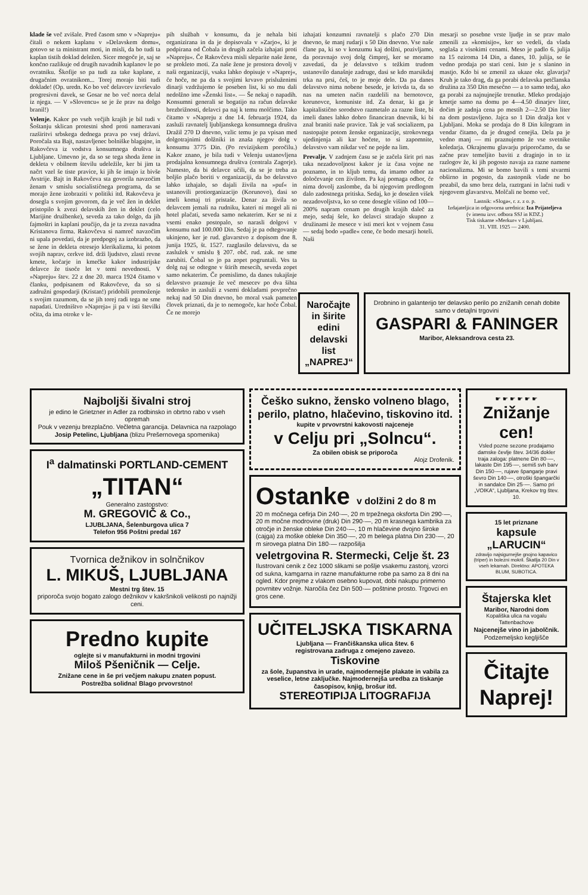klade še več zvišale. Pred časom smo v »Napreju« čitali o nekem kaplanu v »Delavskem domu«, gotovo se ta ministrant moti, in misli, da bo tudi ta kaplan tistih doklad deležen. Sicer mogoče je, saj se končno razlikuje od drugih navadnih kaplanov le po ovratniku. Škofije so pa tudi za take kaplane, z drugačnim ovratnikom... Torej morajo biti tudi doklade! (Op. uredn. Ko bo več delavcev izvrševalo progresivni davek, se Gosar ne bo več norca delal iz njega. — V »Slovencu« se je že prav na dolgo branil!)
Velenje. Kakor po vseh večjih krajih je bil tudi v Šoštanju sklican protestni shod proti nameravani razširitvi srbskega dednega prava po vsej državi. Poročala sta Bajt, nastavljenec bolniške blagajne, in Rakovčeva iz vodstva konsumnega društva iz Ljubljane. Umevno je, da so se tega shoda žene in dekleta v obilnem številu udeležile, ker bi jim ta načrt vzel še tiste pravice, ki jih še imajo iz bivše Avstrije. Bajt in Rakovčeva sta govorila navzočim ženam v smislu socialističnega programa, da se morajo žene izobraziti v politiki itd. Rakovčeva je dosegla s svojim govorom, da je več žen in deklet pristopilo k zvezi delavskih žen in deklet (celo Marijine družbenke), seveda za tako dolgo, da jih fajmoštri in kaplani poučijo, da je ta zveza navadna Kristanova firma. Rakovčeva si namreč navzočim ni upala povedati, da je predpogoj za izobrazbo, da se žene in dekleta otresejo klerikalizma, ki potom svojih naprav, cerkve itd. drži ljudstvo, zlasti revne kmete, kočarje in kmečke kakor industrijske delavce že tisoče let v temi nevednosti. V »Napreju« štev. 22 z dne 20. marca 1924 čitamo v članku, podpisanem od Rakovčeve, da so si zadružni gospodarji (Kristan!) pridobili premoženje s svojim razumom, da se jih torej radi tega ne sme napadati. Uredništvo »Napreja« ji pa v isti številki očita, da ima otroke v le-
pih službah v konsumu, da je nehala biti organizirana in da je dopisovala v »Zarjo«, ki je podpirana od Čobala in drugih začela izhajati proti »Napreju«. Če Rakovčeva misli sleparite naše žene, se prokleto moti. Za naše žene je prostora dovolj v naši organizaciji, vsaka lahko dopisuje v »Naprej«, če hoče, ne pa da s svojimi krvavo prisluženimi dinarji vzdržujemo še poseben list, ki so mu dali nedolžno ime »Ženski list«. — Še nekaj o napadih. Konsumni generali se bogatijo na račun delavske brezbrižnosti, delavci pa naj k temu molčimo. Tako čitamo v »Napreju z dne 14. februarja 1924, da zasluži ravnatelj ljubljanskega konsumnega društva Dražil 270 D dnevno, vzlic temu je pa vpisan med dolgotrajnimi dolžniki in znaša njegov dolg v konsumu 3775 Din. (Po revizijskem poročilu.) Kakor znano, je bila tudi v Velenju ustanovljena prodajalna konsumnega društva (centrala Zagorje). Namesto, da bi delavce učili, da se je treba za boljšo plačo boriti v organizaciji, da bo delavstvo lahko izhajalo, so dajali živila na »puf« in ustanovili protiorganizacijo (Korunovo), dasi so imeli komaj tri pristaše. Denar za živila so delavcem jemali na rudniku, kateri ni mogel ali ni hotel plačati, seveda samo nekaterim. Ker se ni z vsemi enako postopalo, so narasli dolgovi v konsumu nad 100.000 Din. Sedaj je pa odtegovanje ukinjeno, ker je rud. glavarstvo z dopisom dne 8. junija 1925, št. 1527. razglasilo delavstvu, da se zaslužek v smislu § 207. obč. rud. zak. ne sme zarubiti. Čobal so jo pa zopet pogruntali. Ves ta dolg naj se odtegne v štirih mesecih, seveda zopet samo nekaterim. Če pomislimo, da danes tukajšnje delavstvo praznuje že več mesecev po dva šihta tedensko in zasluži z vsemi dokladami povprečno nekaj nad 50 Din dnevno, bo moral vsak pameten človek priznati, da je to nemogoče, kar hoče Čobal. Če ne morejo
izhajati konzumni ravnatelji s plačo 270 Din dnevno, še manj rudarji s 50 Din dnevno. Vse naše člane pa, ki so v konzumu kaj dolžni, pozivljamo, da poravnajo svoj dolg čimprej, ker se moramo zavedati, da je delavstvo s težkim trudom ustanovilo današnje zadruge, dasi se kdo marsikdaj trka na prsi, češ, to je moje delo. Da pa danes delavstvo nima nobene besede, je krivda ta, da so nas na umeten način razdelili na bernotovce, korunovce, komuniste itd. Za denar, ki ga je kapitalistično sorodstvo razmetalo za razne liste, bi imeli danes lahko dobro financiran dnevnik, ki bi znal braniti naše pravice. Tak je vaš socializem, pa nastopajte potom ženske organizacije, strokovnega ujedinjenja ali kar hočete, to si zapomnite, delavstvo vam nikdar več ne pojde na lim.
Prevalje. V zadnjem času se je začela širit pri nas taka nezadovoljnost kakor je iz časa vojne ne poznamo, in to kljub temu, da imamo odbor za določevanje cen živilom. Pa kaj pomaga odbor, če nima dovolj zaslombe, da bi njegovim predlogom dalo zadostnega pritiska. Sedaj, ko je dosežen višek nezadovoljstva, ko so cene dosegle višino od 100—200% napram cenam po drugih krajih daleč za mejo, sedaj šele, ko delavci stradajo skupno z družinami že mesece v isti meri kot v vojnem času — sedaj bodo »padle« cene, če bodo mesarji hoteli. Naši
mesarji so posebne vrste ljudje in se prav malo zmenili za »komisijo«, ker so vedeli, da vlada soglaša z visokimi cenami. Meso je padlo 6. julija na 15 oziroma 14 Din, a danes, 10. julija, se še vedno prodaja po stari ceni. Isto je s slanino in mastjo. Kdo bi se zmenil za ukaze okr. glavarja? Kruh je tako drag, da ga porabi delavska petčlanska družina za 350 Din mesečno — a to samo tedaj, ako ga porabi za najnujnejše trenutke. Mleko prodajajo kmetje samo na domu po 4—4.50 dinarjev liter, dočim je zadnja cena po mestih 2—2.50 Din liter na dom postavljeno. Jajca so 1 Din dražja kot v Ljubljani. Moka se prodaja do 8 Din kilogram in vendar čitamo, da je drugod cenejša. Dela pa je vedno manj — mi praznujemo že vse svetnike koledarja. Okrajnemu glavarju priporočamo, da se začne prav temeljito baviti z draginjo in to iz razlogov že, ki jih pogosto navaja za razne namene nacionalizma. Mi se bomo bavili s temi stvarmi obširno in pogosto, da zastopnik vlade ne bo pozabil, da smo brez dela, raztrgani in lačni tudi v njegovem glavarstvu. Molčali ne bomo več.
Lastnik: »Sloga«, r. z. z o. p.
Izdajateljica in odgovorna urednica: Iza Prijateljeva
(v imenu izvr. odbora SSJ in KDZ.)
Tisk tiskarne »Merkur« v Ljubljani.
31. VIII. 1925 — 2400.
Naročajte in širite edini delavski list „NAPREJ“
Drobnino in galanterijo ter delavsko perilo po znižanih cenah dobite samo v detajlni trgovini
GASPARI & FANINGER
Maribor, Aleksandrova cesta 23.
Najboljši šivalni stroj
je edino le Grietzner in Adler za rodbinsko in obrtno rabo v vseh opremah
Pouk v vezenju brezplačno. Večletna garancija. Delavnica na razpolago
Josip Petelinc, Ljubljana (blizu Prešernovega spomenika)
I<sup>a</sup> dalmatinski PORTLAND-CEMENT
„TITAN“
Generalno zastopstvo:
M. GREGOVIČ & Co.,
LJUBLJANA, Šelenburgova ulica 7
Telefon 956 Poštni predal 167
Tvornica dežnikov in solnčnikov
L. MIKUŠ, LJUBLJANA
Mestni trg štev. 15
priporoča svojo bogato zalogo dežnikov v kakršnikoli velikosti po najnižji ceni.
Predno kupite
oglejte si v manufakturni in modni trgovini
Miloš Pšeničnik — Celje.
Znižane cene in še pri večjem nakupu znaten popust.
Postrežba solidna! Blago prvovrstno!
Češko sukno, žensko volneno blago, perilo, platno, hlačevino, tiskovino itd.
kupite v prvovrstni kakovosti najceneje
v Celju pri „Solncu“.
Za obilen obisk se priporoča
Alojz Drofenik.
Ostanke v dolžini 2 do 8 m
20 m močnega cefirja Din 240·—, 20 m trpežnega oksforta Din 290·—, 20 m močne modrovine (druk) Din 290·—, 20 m krasnega kambrika za otročje in ženske obleke Din 240·—, 10 m hlačevine dvojno široke (cajga) za moške obleke Din 350·—, 20 m belega platna Din 230·—, 20 m sirovega platna Din 180·— razpošilja
veletrgovina R. Stermecki, Celje št. 23
Ilustrovani cenik z čez 1000 slikami se pošlje vsakemu zastonj, vzorci od sukna, kamgarna in razne manufakturne robe pa samo za 8 dni na ogled. Kdor prejme z vlakom osebno kupovat, dobi nakupu primerno povrnitev vožnje. Naročila čez Din 500·— poštnine prosto. Trgovci en gros cene.
UČITELJSKA TISKARNA
Ljubljana — Frančiškanska ulica štev. 6
registrovana zadruga z omejeno zavezo.
Tiskovine
za šole, županstva in urade, najmodernejše plakate in vabila za veselice, letne zaključke. Najmodernejša uredba za tiskanje časopisov, knjig, brošur itd.
STEREOTIPIJA LITOGRAFIJA
☛ ☛ ☛ ☛ ☛ ☛
Znižanje cen!
Vsled pozne sezone prodajamo damske čevlje štev. 34/36 dokler traja zaloga: platnene Din 80·—, lakaste Din 195·—, semiš svh barv Din 150·—, rujave špangarje pravi ševro Din 140·—, otroški špangarčki in sandalce Din 25·—. Samo pri „VOIKA“, Ljubljana, Krekov trg štev. 10.
15 let priznane
kapsule „LARUCIN“
zdravijo najsigurnejše gnojno kapavico (triper) in bolezni mokril. Škatlja 20 Din v vseh lekarnah. Direktno: APOTEKA BLUM, SUBOTICA.
Štajerska klet
Maribor, Narodni dom
Kopališka ulica na vogalu Tattenbachove
Najcenejše vino in jabolčnik.
Podzemeljsko kegljišče
Čitajte Naprej!